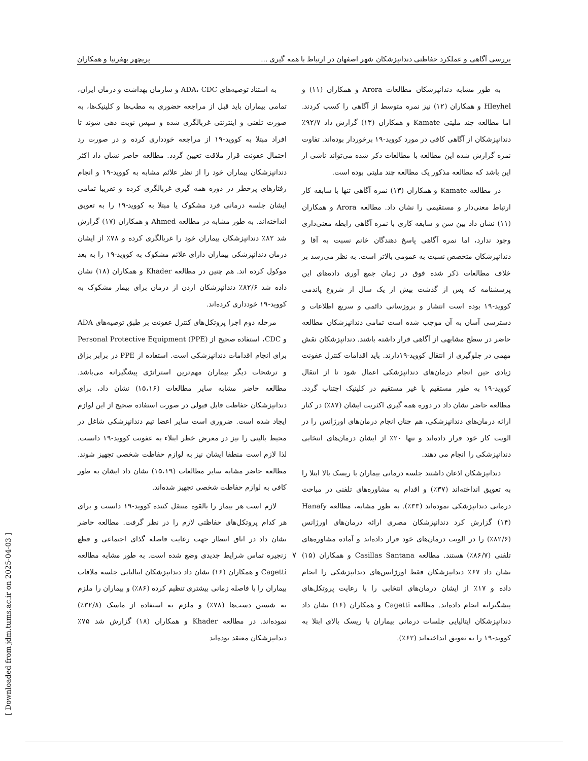بررسی آگاهی و عملکرد حفاظتی دندانپزشکان شهر اصفهان در ارتباط با همه گیری ... پریچهر بهفرنیا و همکاران
به طور مشابه دندانپزشکان مطالعات Arora و همکاران (۱۱) و Hleyhel و همکاران (۱۲) نیز نمره متوسط از آگاهی را کسب کردند. اما مطالعه چند ملیتی Kamate و همکاران (۱۳) گزارش داد ۹۲/۷٪ دندانپزشکان از آگاهی کافی در مورد کووید-۱۹ برخوردار بوده‌اند. تفاوت نمره گزارش شده این مطالعه با مطالعات ذکر شده می‌تواند ناشی از این باشد که مطالعه مذکور یک مطالعه چند ملیتی بوده است.
در مطالعه Kamate و همکاران (۱۳) نمره آگاهی تنها با سابقه کار ارتباط معنی‌دار و مستقیمی را نشان داد. مطالعه Arora و همکاران (۱۱) نشان داد بین سن و سابقه کاری با نمره آگاهی رابطه معنی‌داری وجود ندارد، اما نمره آگاهی پاسخ دهندگان خانم نسبت به آقا و دندانپزشکان متخصص نسبت به عمومی بالاتر است. به نظر می‌رسد بر خلاف مطالعات ذکر شده فوق در زمان جمع آوری داده‌های این پرسشنامه که پس از گذشت بیش از یک سال از شروع پاندمی کووید-۱۹ بوده است انتشار و بروزسانی دائمی و سریع اطلاعات و دسترسی آسان به آن موجب شده است تمامی دندانپزشکان مطالعه حاضر در سطح مشابهی از آگاهی قرار داشته باشند. دندانپزشکان نقش مهمی در جلوگیری از انتقال کووید-۱۹دارند. باید اقدامات کنترل عفونت زیادی حین انجام درمان‌های دندانپزشکی اعمال شود تا از انتقال کووید-۱۹ به طور مستقیم یا غیر مستقیم در کلینیک اجتناب گردد. مطالعه حاضر نشان داد در دوره همه گیری اکثریت ایشان (۸۷٪) در کنار ارائه درمان‌های دندانپزشکی، هم چنان انجام درمان‌های اورژانس را در الویت کار خود قرار داده‌اند و تنها ۲۰٪ از ایشان درمان‌های انتخابی دندانپزشکی را انجام می دهند.
دندانپزشکان اذعان داشتند جلسه درمانی بیماران با ریسک بالا ابتلا را به تعویق انداخته‌اند (۳۷٪) و اقدام به مشاوره‌های تلفنی در مباحث درمانی دندانپزشکی نموده‌اند (۳۳٪). به طور مشابه، مطالعه Hanafy (۱۴) گزارش کرد دندانپزشکان مصری ارائه درمان‌های اورژانس (۸۲/۶٪) را در الویت درمان‌های خود قرار داده‌اند و آماده مشاوره‌های تلفنی (۸۶/۷٪) هستند. مطالعه Casillas Santana و همکاران (۱۵) نشان داد ۶۷٪ دندانپزشکان فقط اورژانس‌های دندانپزشکی را انجام داده و ۱۷٪ از ایشان درمان‌های انتخابی را با رعایت پروتکل‌های پیشگیرانه انجام داده‌اند. مطالعه Cagetti و همکاران (۱۶) نشان داد دندانپزشکان ایتالیایی جلسات درمانی بیماران با ریسک بالای ابتلا به کووید-۱۹ را به تعویق انداخته‌اند (۶۲٪).
به استناد توصیه‌های ADA، CDC و سازمان بهداشت و درمان ایران، تمامی بیماران باید قبل از مراجعه حضوری به مطب‌ها و کلینیک‌ها، به صورت تلفنی و اینترنتی غربالگری شده و سپس نوبت دهی شوند تا افراد مبتلا به کووید-۱۹ از مراجعه خودداری کرده و در صورت رد احتمال عفونت قرار ملاقت تعیین گردد. مطالعه حاضر نشان داد اکثر دندانپزشکان بیماران خود را از نظر علائم مشابه به کووید-۱۹ و انجام رفتارهای پرخطر در دوره همه گیری غربالگری کرده و تقریبا تمامی ایشان جلسه درمانی فرد مشکوک یا مبتلا به کووید-۱۹ را به تعویق انداخته‌اند. به طور مشابه در مطالعه Ahmed و همکاران (۱۷) گزارش شد ۸۲٪ دندانپزشکان بیماران خود را غربالگری کرده و ۷۸٪ از ایشان درمان دندانپزشکی بیماران دارای علائم مشکوک به کووید-۱۹ را به بعد موکول کرده اند. هم چنین در مطالعه Khader و همکاران (۱۸) نشان داده شد ۸۲/۶٪ دندانپزشکان اردن از درمان برای بیمار مشکوک به کووید-۱۹ خودداری کرده‌اند.
مرحله دوم اجرا پروتکل‌های کنترل عفونت بر طبق توصیه‌های ADA و CDC، استفاده صحیح از Personal Protective Equipment (PPE) برای انجام اقدامات دندانپزشکی است. استفاده از PPE در برابر بزاق و ترشحات دیگر بیماران مهم‌ترین استراتژی پیشگیرانه می‌باشد. مطالعه حاضر مشابه سایر مطالعات (۱۵،۱۶) نشان داد، برای دندانپزشکان حفاظت قابل قبولی در صورت استفاده صحیح از این لوازم ایجاد شده است. ضروری است سایر اعضا تیم دندانپزشکی شاغل در محیط بالینی را نیز در معرض خطر ابتلاء به عفونت کووید-۱۹ دانست. لذا لازم است منطقا ایشان نیز به لوازم حفاظت شخصی تجهیز شوند. مطالعه حاضر مشابه سایر مطالعات (۱۵،۱۹) نشان داد ایشان به طور کافی به لوازم حفاظت شخصی تجهیز شده‌اند.
لازم است هر بیمار را بالقوه منتقل کننده کووید-۱۹ دانست و برای هر کدام پروتکل‌های حفاظتی لازم را در نظر گرفت. مطالعه حاضر نشان داد در اتاق انتظار جهت رعایت فاصله گذای اجتماعی و قطع زنجیره تماس شرایط جدیدی وضع شده است. به طور مشابه مطالعه Cagetti و همکاران (۱۶) نشان داد دندانپزشکان ایتالیایی جلسه ملاقات بیماران را با فاصله زمانی بیشتری تنظیم کرده (۸۶٪) و بیماران را ملزم به شستن دست‌ها (۷۸٪) و ملزم به استفاده از ماسک (۳۲/۸٪) نموده‌اند. در مطالعه Khader و همکاران (۱۸) گزارش شد ۷۵٪ دندانپزشکان معتقد بوده‌اند
۷
[ Downloaded from jdm.tums.ac.ir on 2025-04-03 ]